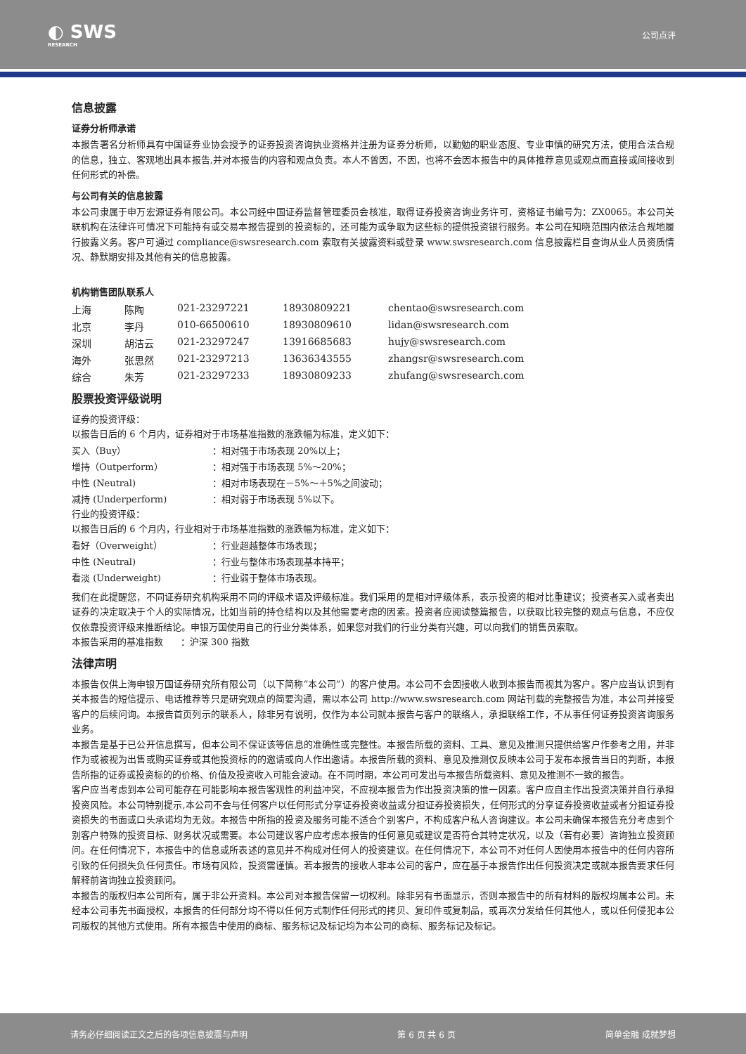◐ SWS
RESEARCH
公司点评
信息披露
证券分析师承诺
本报告署名分析师具有中国证券业协会授予的证券投资咨询执业资格并注册为证券分析师，以勤勉的职业态度、专业审慎的研究方法，使用合法合规的信息，独立、客观地出具本报告,并对本报告的内容和观点负责。本人不曾因，不因，也将不会因本报告中的具体推荐意见或观点而直接或间接收到任何形式的补偿。
与公司有关的信息披露
本公司隶属于申万宏源证券有限公司。本公司经中国证券监督管理委员会核准，取得证券投资咨询业务许可，资格证书编号为：ZX0065。本公司关联机构在法律许可情况下可能持有或交易本报告提到的投资标的，还可能为或争取为这些标的提供投资银行服务。本公司在知晓范围内依法合规地履行披露义务。客户可通过 compliance@swsresearch.com 索取有关披露资料或登录 www.swsresearch.com 信息披露栏目查询从业人员资质情况、静默期安排及其他有关的信息披露。
机构销售团队联系人
| 上海 | 陈陶 | 021-23297221 | 18930809221 | chentao@swsresearch.com |
| 北京 | 李丹 | 010-66500610 | 18930809610 | lidan@swsresearch.com |
| 深圳 | 胡洁云 | 021-23297247 | 13916685683 | hujy@swsresearch.com |
| 海外 | 张思然 | 021-23297213 | 13636343555 | zhangsr@swsresearch.com |
| 综合 | 朱芳 | 021-23297233 | 18930809233 | zhufang@swsresearch.com |
股票投资评级说明
证券的投资评级：
以报告日后的 6 个月内，证券相对于市场基准指数的涨跌幅为标准，定义如下：
| 买入（Buy） | ：相对强于市场表现 20%以上； |
| 增持（Outperform） | ：相对强于市场表现 5%～20%； |
| 中性 (Neutral) | ：相对市场表现在－5%～＋5%之间波动； |
| 减持 (Underperform) | ：相对弱于市场表现 5%以下。 |
行业的投资评级：
以报告日后的 6 个月内，行业相对于市场基准指数的涨跌幅为标准，定义如下：
| 看好（Overweight） | ：行业超越整体市场表现； |
| 中性 (Neutral) | ：行业与整体市场表现基本持平； |
| 看淡 (Underweight) | ：行业弱于整体市场表现。 |
我们在此提醒您，不同证券研究机构采用不同的评级术语及评级标准。我们采用的是相对评级体系，表示投资的相对比重建议；投资者买入或者卖出证券的决定取决于个人的实际情况，比如当前的持仓结构以及其他需要考虑的因素。投资者应阅读整篇报告，以获取比较完整的观点与信息，不应仅仅依靠投资评级来推断结论。申银万国使用自己的行业分类体系，如果您对我们的行业分类有兴趣，可以向我们的销售员索取。
本报告采用的基准指数 ：沪深 300 指数
法律声明
本报告仅供上海申银万国证券研究所有限公司（以下简称“本公司”）的客户使用。本公司不会因接收人收到本报告而视其为客户。客户应当认识到有关本报告的短信提示、电话推荐等只是研究观点的简要沟通，需以本公司 http://www.swsresearch.com 网站刊载的完整报告为准，本公司并接受客户的后续问询。本报告首页列示的联系人，除非另有说明，仅作为本公司就本报告与客户的联络人，承担联络工作，不从事任何证券投资咨询服务业务。
本报告是基于已公开信息撰写，但本公司不保证该等信息的准确性或完整性。本报告所载的资料、工具、意见及推测只提供给客户作参考之用，并非作为或被视为出售或购买证券或其他投资标的的邀请或向人作出邀请。本报告所载的资料、意见及推测仅反映本公司于发布本报告当日的判断，本报告所指的证券或投资标的的价格、价值及投资收入可能会波动。在不同时期，本公司可发出与本报告所载资料、意见及推测不一致的报告。
客户应当考虑到本公司可能存在可能影响本报告客观性的利益冲突，不应视本报告为作出投资决策的惟一因素。客户应自主作出投资决策并自行承担投资风险。本公司特别提示,本公司不会与任何客户以任何形式分享证券投资收益或分担证券投资损失，任何形式的分享证券投资收益或者分担证券投资损失的书面或口头承诺均为无效。本报告中所指的投资及服务可能不适合个别客户，不构成客户私人咨询建议。本公司未确保本报告充分考虑到个别客户特殊的投资目标、财务状况或需要。本公司建议客户应考虑本报告的任何意见或建议是否符合其特定状况，以及（若有必要）咨询独立投资顾问。在任何情况下，本报告中的信息或所表述的意见并不构成对任何人的投资建议。在任何情况下，本公司不对任何人因使用本报告中的任何内容所引致的任何损失负任何责任。市场有风险，投资需谨慎。若本报告的接收人非本公司的客户，应在基于本报告作出任何投资决定或就本报告要求任何解释前咨询独立投资顾问。
本报告的版权归本公司所有，属于非公开资料。本公司对本报告保留一切权利。除非另有书面显示，否则本报告中的所有材料的版权均属本公司。未经本公司事先书面授权，本报告的任何部分均不得以任何方式制作任何形式的拷贝、复印件或复制品，或再次分发给任何其他人，或以任何侵犯本公司版权的其他方式使用。所有本报告中使用的商标、服务标记及标记均为本公司的商标、服务标记及标记。
请务必仔细阅读正文之后的各项信息披露与声明 第 6 页 共 6 页 简单金融 成就梦想